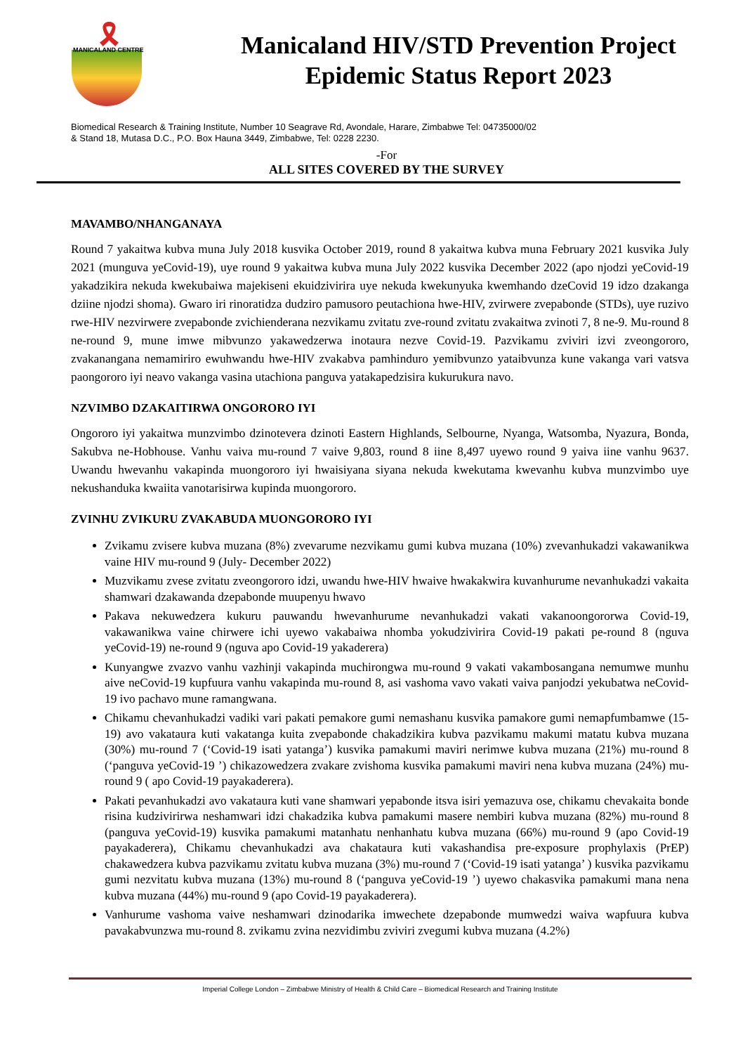🎗
MANICALAND CENTRE
Manicaland HIV/STD Prevention Project
Epidemic Status Report 2023
Biomedical Research & Training Institute, Number 10 Seagrave Rd, Avondale, Harare, Zimbabwe Tel: 04735000/02
& Stand 18, Mutasa D.C., P.O. Box Hauna 3449, Zimbabwe, Tel: 0228 2230.
-For
ALL SITES COVERED BY THE SURVEY
MAVAMBO/NHANGANAYA
Round 7 yakaitwa kubva muna July 2018 kusvika October 2019, round 8 yakaitwa kubva muna February 2021 kusvika July 2021 (munguva yeCovid-19), uye round 9 yakaitwa kubva muna July 2022 kusvika December 2022 (apo njodzi yeCovid-19 yakadzikira nekuda kwekubaiwa majekiseni ekuidzivirira uye nekuda kwekunyuka kwemhando dzeCovid 19 idzo dzakanga dziine njodzi shoma). Gwaro iri rinoratidza dudziro pamusoro peutachiona hwe-HIV, zvirwere zvepabonde (STDs), uye ruzivo rwe-HIV nezvirwere zvepabonde zvichienderana nezvikamu zvitatu zve-round zvitatu zvakaitwa zvinoti 7, 8 ne-9. Mu-round 8 ne-round 9, mune imwe mibvunzo yakawedzerwa inotaura nezve Covid-19. Pazvikamu zviviri izvi zveongororo, zvakanangana nemamiriro ewuhwandu hwe-HIV zvakabva pamhinduro yemibvunzo yataibvunza kune vakanga vari vatsva paongororo iyi neavo vakanga vasina utachiona panguva yatakapedzisira kukurukura navo.
NZVIMBO DZAKAITIRWA ONGORORO IYI
Ongororo iyi yakaitwa munzvimbo dzinotevera dzinoti Eastern Highlands, Selbourne, Nyanga, Watsomba, Nyazura, Bonda, Sakubva ne-Hobhouse. Vanhu vaiva mu-round 7 vaive 9,803, round 8 iine 8,497 uyewo round 9 yaiva iine vanhu 9637. Uwandu hwevanhu vakapinda muongororo iyi hwaisiyana siyana nekuda kwekutama kwevanhu kubva munzvimbo uye nekushanduka kwaiita vanotarisirwa kupinda muongororo.
ZVINHU ZVIKURU ZVAKABUDA MUONGORORO IYI
Zvikamu zvisere kubva muzana (8%) zvevarume nezvikamu gumi kubva muzana (10%) zvevanhukadzi vakawanikwa vaine HIV mu-round 9 (July- December 2022)
Muzvikamu zvese zvitatu zveongororo idzi, uwandu hwe-HIV hwaive hwakakwira kuvanhurume nevanhukadzi vakaita shamwari dzakawanda dzepabonde muupenyu hwavo
Pakava nekuwedzera kukuru pauwandu hwevanhurume nevanhukadzi vakati vakanoongororwa Covid-19, vakawanikwa vaine chirwere ichi uyewo vakabaiwa nhomba yokudzivirira Covid-19 pakati pe-round 8 (nguva yeCovid-19) ne-round 9 (nguva apo Covid-19 yakaderera)
Kunyangwe zvazvo vanhu vazhinji vakapinda muchirongwa mu-round 9 vakati vakambosangana nemumwe munhu aive neCovid-19 kupfuura vanhu vakapinda mu-round 8, asi vashoma vavo vakati vaiva panjodzi yekubatwa neCovid-19 ivo pachavo mune ramangwana.
Chikamu chevanhukadzi vadiki vari pakati pemakore gumi nemashanu kusvika pamakore gumi nemapfumbamwe (15-19) avo vakataura kuti vakatanga kuita zvepabonde chakadzikira kubva pazvikamu makumi matatu kubva muzana (30%) mu-round 7 (‘Covid-19 isati yatanga’) kusvika pamakumi maviri nerimwe kubva muzana (21%) mu-round 8 (‘panguva yeCovid-19 ’) chikazowedzera zvakare zvishoma kusvika pamakumi maviri nena kubva muzana (24%) mu-round 9 ( apo Covid-19 payakaderera).
Pakati pevanhukadzi avo vakataura kuti vane shamwari yepabonde itsva isiri yemazuva ose, chikamu chevakaita bonde risina kudzivirirwa neshamwari idzi chakadzika kubva pamakumi masere nembiri kubva muzana (82%) mu-round 8 (panguva yeCovid-19) kusvika pamakumi matanhatu nenhanhatu kubva muzana (66%) mu-round 9 (apo Covid-19 payakaderera), Chikamu chevanhukadzi ava chakataura kuti vakashandisa pre-exposure prophylaxis (PrEP) chakawedzera kubva pazvikamu zvitatu kubva muzana (3%) mu-round 7 (‘Covid-19 isati yatanga’ ) kusvika pazvikamu gumi nezvitatu kubva muzana (13%) mu-round 8 (‘panguva yeCovid-19 ’) uyewo chakasvika pamakumi mana nena kubva muzana (44%) mu-round 9 (apo Covid-19 payakaderera).
Vanhurume vashoma vaive neshamwari dzinodarika imwechete dzepabonde mumwedzi waiva wapfuura kubva pavakabvunzwa mu-round 8. zvikamu zvina nezvidimbu zviviri zvegumi kubva muzana (4.2%)
Imperial College London – Zimbabwe Ministry of Health & Child Care – Biomedical Research and Training Institute